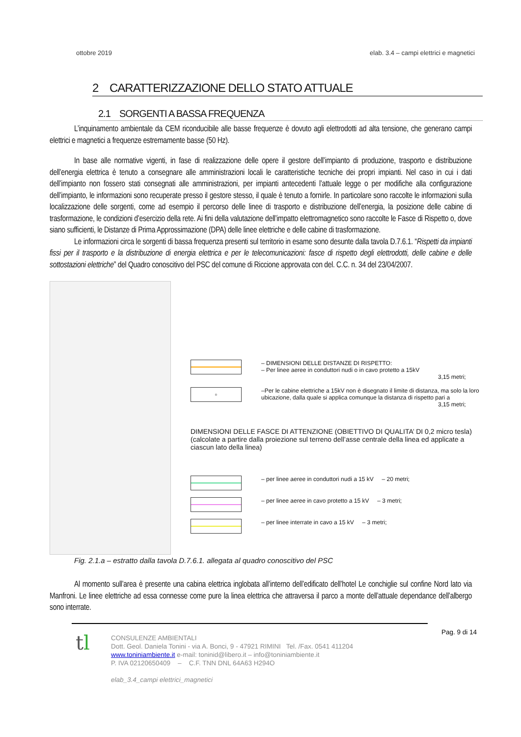ottobre 2019 elab. 3.4 – campi elettrici e magnetici
2 CARATTERIZZAZIONE DELLO STATO ATTUALE
2.1 SORGENTI A BASSA FREQUENZA
L’inquinamento ambientale da CEM riconducibile alle basse frequenze è dovuto agli elettrodotti ad alta tensione, che generano campi elettrici e magnetici a frequenze estremamente basse (50 Hz).
In base alle normative vigenti, in fase di realizzazione delle opere il gestore dell’impianto di produzione, trasporto e distribuzione dell’energia elettrica è tenuto a consegnare alle amministrazioni locali le caratteristiche tecniche dei propri impianti. Nel caso in cui i dati dell’impianto non fossero stati consegnati alle amministrazioni, per impianti antecedenti l’attuale legge o per modifiche alla configurazione dell’impianto, le informazioni sono recuperate presso il gestore stesso, il quale è tenuto a fornirle. In particolare sono raccolte le informazioni sulla localizzazione delle sorgenti, come ad esempio il percorso delle linee di trasporto e distribuzione dell’energia, la posizione delle cabine di trasformazione, le condizioni d’esercizio della rete. Ai fini della valutazione dell’impatto elettromagnetico sono raccolte le Fasce di Rispetto o, dove siano sufficienti, le Distanze di Prima Approssimazione (DPA) delle linee elettriche e delle cabine di trasformazione.
Le informazioni circa le sorgenti di bassa frequenza presenti sul territorio in esame sono desunte dalla tavola D.7.6.1. “Rispetti da impianti fissi per il trasporto e la distribuzione di energia elettrica e per le telecomunicazioni: fasce di rispetto degli elettrodotti, delle cabine e delle sottostazioni elettriche” del Quadro conoscitivo del PSC del comune di Riccione approvata con del. C.C. n. 34 del 23/04/2007.
– DIMENSIONI DELLE DISTANZE DI RISPETTO:
– Per linee aeree in conduttori nudi o in cavo protetto a 15kV
3,15 metri;
▫
–Per le cabine elettriche a 15kV non è disegnato il limite di distanza, ma solo la loro ubicazione, dalla quale si applica comunque la distanza di rispetto pari a
3,15 metri;
DIMENSIONI DELLE FASCE DI ATTENZIONE (OBIETTIVO DI QUALITA’ DI 0,2 micro tesla) (calcolate a partire dalla proiezione sul terreno dell’asse centrale della linea ed applicate a ciascun lato della linea)
– per linee aeree in conduttori nudi a 15 kV – 20 metri;
– per linee aeree in cavo protetto a 15 kV – 3 metri;
– per linee interrate in cavo a 15 kV – 3 metri;
Fig. 2.1.a – estratto dalla tavola D.7.6.1. allegata al quadro conoscitivo del PSC
Al momento sull’area è presente una cabina elettrica inglobata all’interno dell’edificato dell’hotel Le conchiglie sul confine Nord lato via Manfroni. Le linee elettriche ad essa connesse come pure la linea elettrica che attraversa il parco a monte dell’attuale dependance dell’albergo sono interrate.
Pag. 9 di 14
tl
CONSULENZE AMBIENTALI
Dott. Geol. Daniela Tonini - via A. Bonci, 9 - 47921 RIMINI Tel. /Fax. 0541 411204
www.toniniambiente.it e-mail: toninid@libero.it – info@toniniambiente.it
P. IVA 02120650409 – C.F. TNN DNL 64A63 H294O
elab_3.4_campi elettrici_magnetici